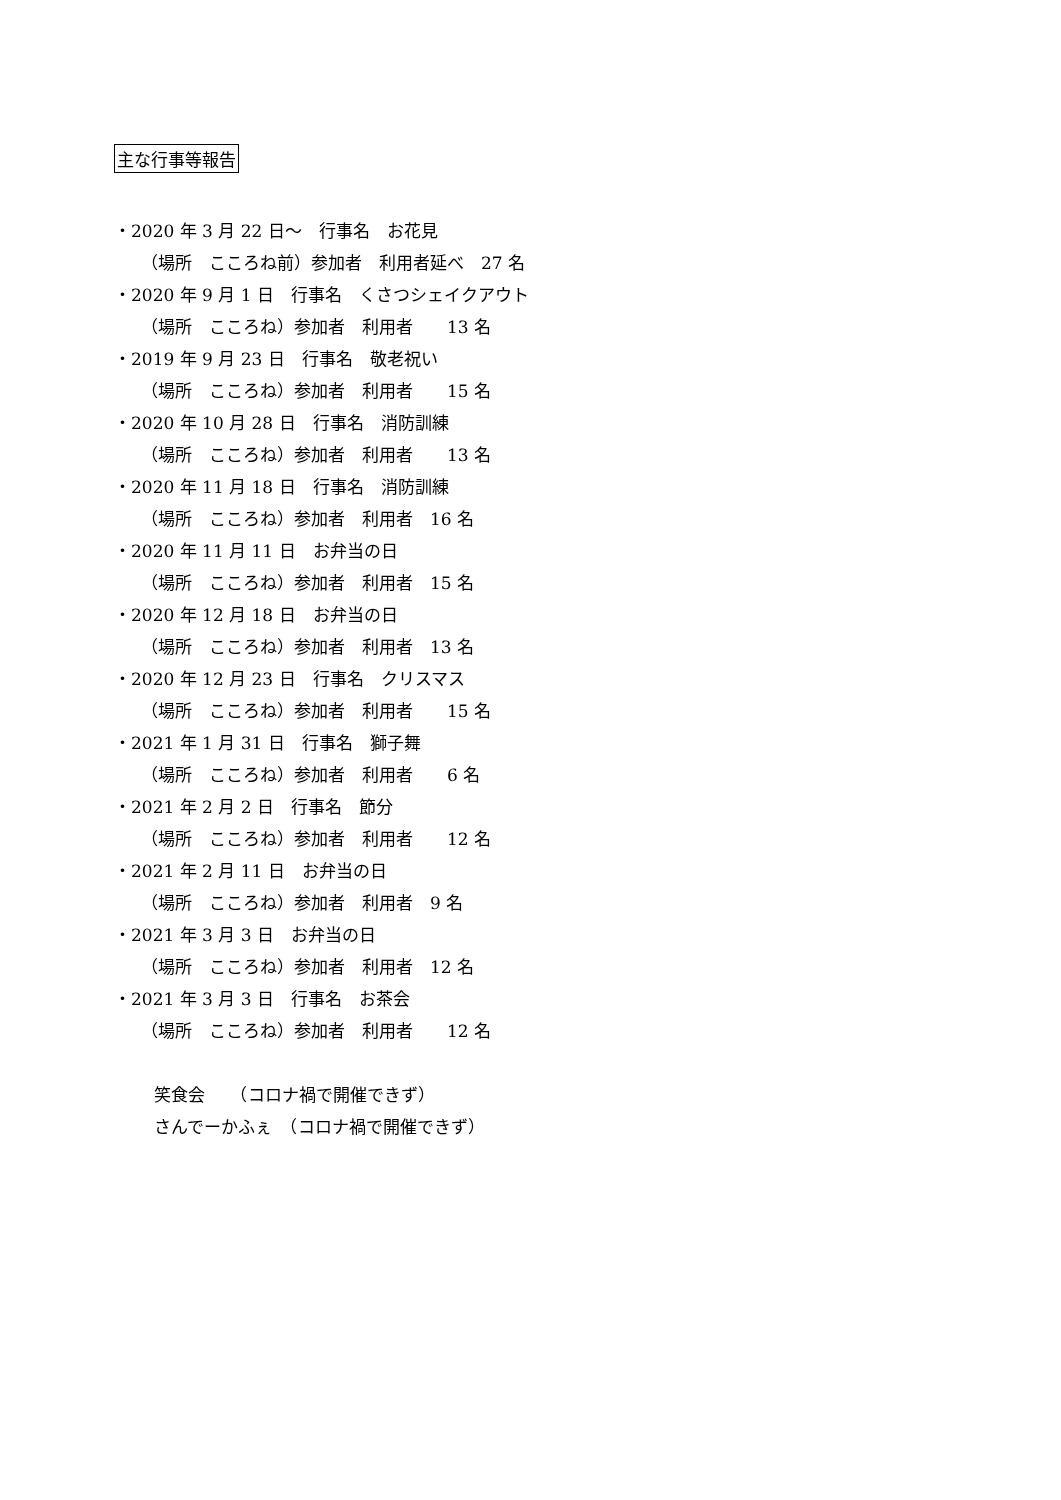主な行事等報告
・2020 年 3 月 22 日～　行事名　お花見
（場所　こころね前）参加者　利用者延べ　27 名
・2020 年 9 月 1 日　行事名　くさつシェイクアウト
（場所　こころね）参加者　利用者　　13 名
・2019 年 9 月 23 日　行事名　敬老祝い
（場所　こころね）参加者　利用者　　15 名
・2020 年 10 月 28 日　行事名　消防訓練
（場所　こころね）参加者　利用者　　13 名
・2020 年 11 月 18 日　行事名　消防訓練
（場所　こころね）参加者　利用者　16 名
・2020 年 11 月 11 日　お弁当の日
（場所　こころね）参加者　利用者　15 名
・2020 年 12 月 18 日　お弁当の日
（場所　こころね）参加者　利用者　13 名
・2020 年 12 月 23 日　行事名　クリスマス
（場所　こころね）参加者　利用者　　15 名
・2021 年 1 月 31 日　行事名　獅子舞
（場所　こころね）参加者　利用者　　6 名
・2021 年 2 月 2 日　行事名　節分
（場所　こころね）参加者　利用者　　12 名
・2021 年 2 月 11 日　お弁当の日
（場所　こころね）参加者　利用者　9 名
・2021 年 3 月 3 日　お弁当の日
（場所　こころね）参加者　利用者　12 名
・2021 年 3 月 3 日　行事名　お茶会
（場所　こころね）参加者　利用者　　12 名
笑食会　　（コロナ禍で開催できず）
さんでーかふぇ　（コロナ禍で開催できず）